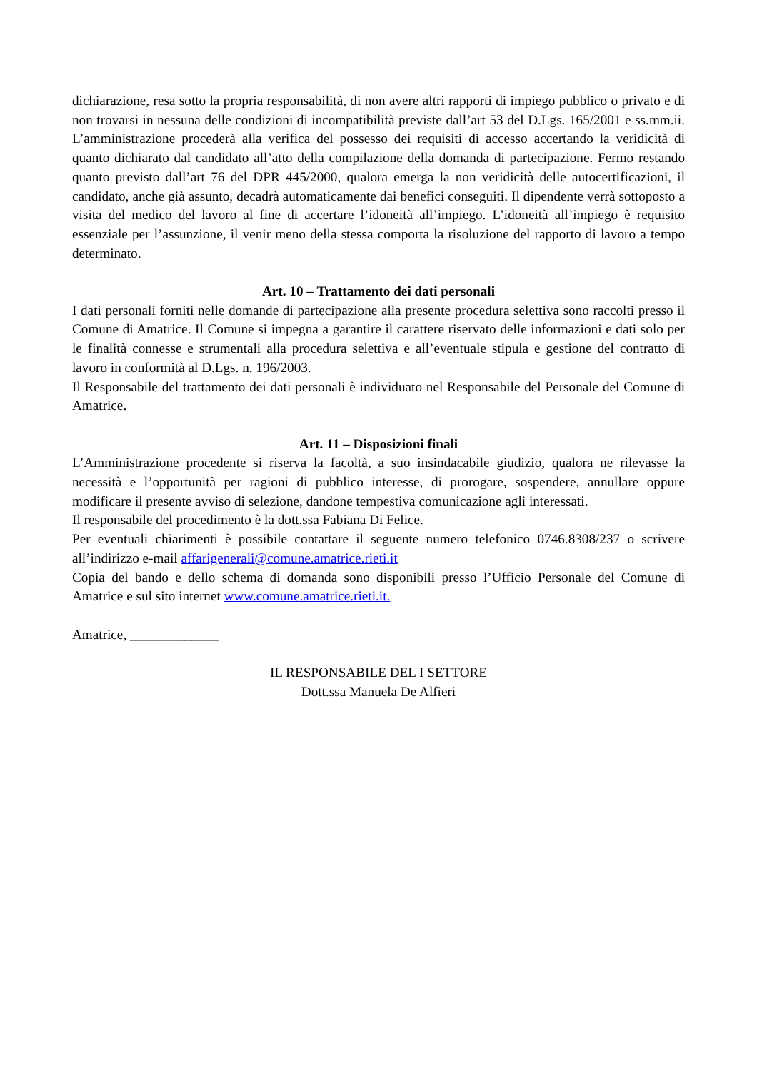dichiarazione, resa sotto la propria responsabilità, di non avere altri rapporti di impiego pubblico o privato e di non trovarsi in nessuna delle condizioni di incompatibilità previste dall’art 53 del D.Lgs. 165/2001 e ss.mm.ii. L’amministrazione procederà alla verifica del possesso dei requisiti di accesso accertando la veridicità di quanto dichiarato dal candidato all’atto della compilazione della domanda di partecipazione. Fermo restando quanto previsto dall’art 76 del DPR 445/2000, qualora emerga la non veridicità delle autocertificazioni, il candidato, anche già assunto, decadrà automaticamente dai benefici conseguiti. Il dipendente verrà sottoposto a visita del medico del lavoro al fine di accertare l’idoneità all’impiego. L’idoneità all’impiego è requisito essenziale per l’assunzione, il venir meno della stessa comporta la risoluzione del rapporto di lavoro a tempo determinato.
Art. 10 – Trattamento dei dati personali
I dati personali forniti nelle domande di partecipazione alla presente procedura selettiva sono raccolti presso il Comune di Amatrice. Il Comune si impegna a garantire il carattere riservato delle informazioni e dati solo per le finalità connesse e strumentali alla procedura selettiva e all’eventuale stipula e gestione del contratto di lavoro in conformità al D.Lgs. n. 196/2003.
Il Responsabile del trattamento dei dati personali è individuato nel Responsabile del Personale del Comune di Amatrice.
Art. 11 – Disposizioni finali
L’Amministrazione procedente si riserva la facoltà, a suo insindacabile giudizio, qualora ne rilevasse la necessità e l’opportunità per ragioni di pubblico interesse, di prorogare, sospendere, annullare oppure modificare il presente avviso di selezione, dandone tempestiva comunicazione agli interessati.
Il responsabile del procedimento è la dott.ssa Fabiana Di Felice.
Per eventuali chiarimenti è possibile contattare il seguente numero telefonico 0746.8308/237 o scrivere all’indirizzo e-mail affarigenerali@comune.amatrice.rieti.it
Copia del bando e dello schema di domanda sono disponibili presso l’Ufficio Personale del Comune di Amatrice e sul sito internet www.comune.amatrice.rieti.it.
Amatrice, _____________
IL RESPONSABILE DEL I SETTORE
Dott.ssa Manuela De Alfieri